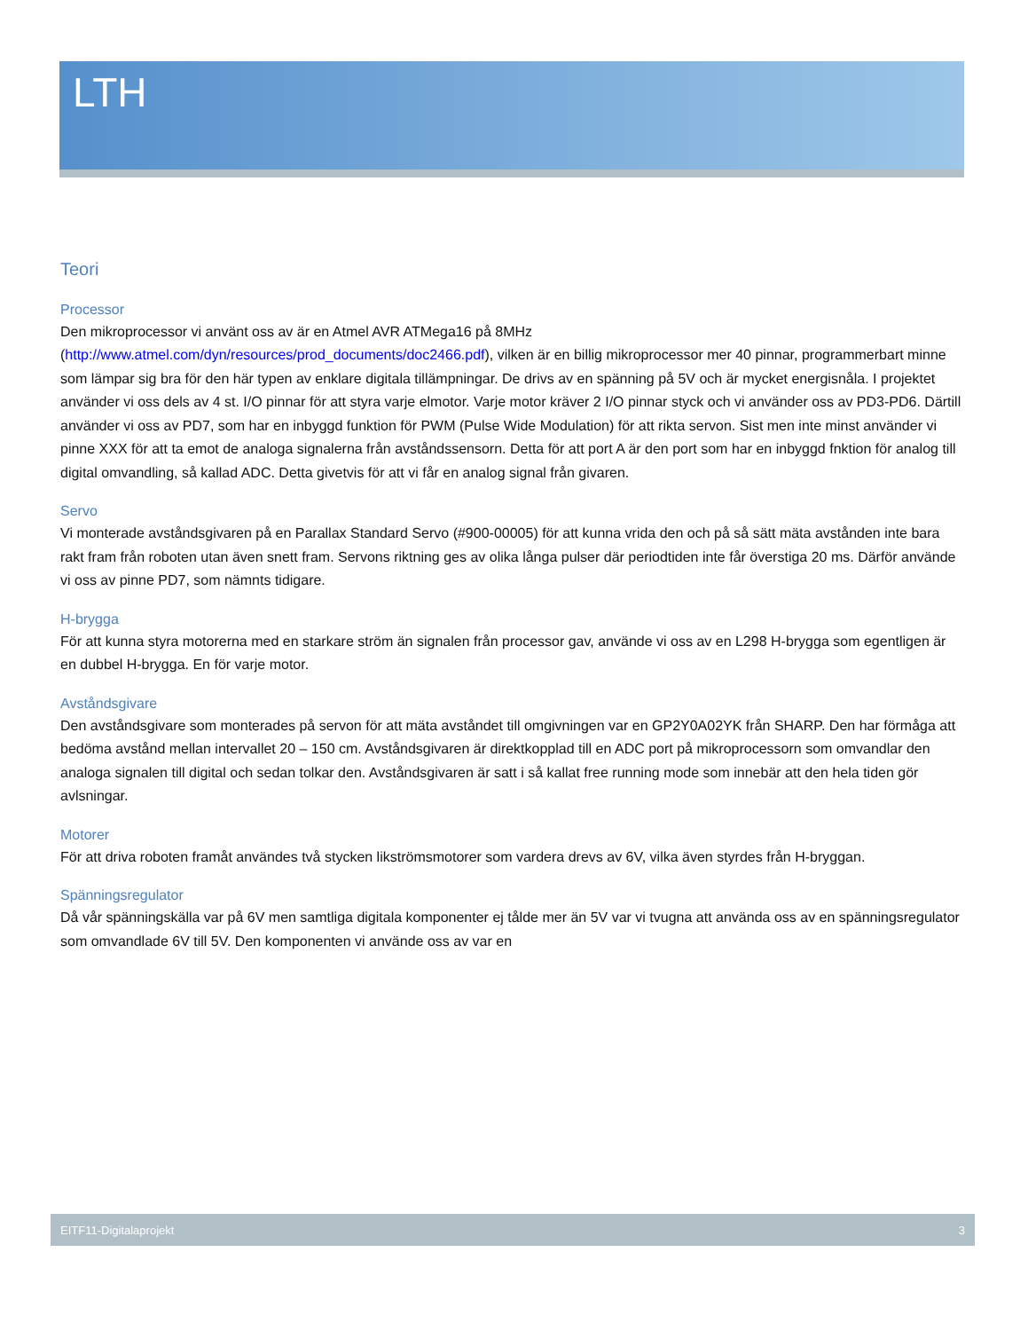LTH
Teori
Processor
Den mikroprocessor vi använt oss av är en Atmel AVR ATMega16 på 8MHz (http://www.atmel.com/dyn/resources/prod_documents/doc2466.pdf), vilken är en billig mikroprocessor mer 40 pinnar, programmerbart minne som lämpar sig bra för den här typen av enklare digitala tillämpningar. De drivs av en spänning på 5V och är mycket energisnåla. I projektet använder vi oss dels av 4 st. I/O pinnar för att styra varje elmotor. Varje motor kräver 2 I/O pinnar styck och vi använder oss av PD3-PD6. Därtill använder vi oss av PD7, som har en inbyggd funktion för PWM (Pulse Wide Modulation) för att rikta servon. Sist men inte minst använder vi pinne XXX för att ta emot de analoga signalerna från avståndssensorn. Detta för att port A är den port som har en inbyggd fnktion för analog till digital omvandling, så kallad ADC. Detta givetvis för att vi får en analog signal från givaren.
Servo
Vi monterade avståndsgivaren på en Parallax Standard Servo (#900-00005) för att kunna vrida den och på så sätt mäta avstånden inte bara rakt fram från roboten utan även snett fram. Servons riktning ges av olika långa pulser där periodtiden inte får överstiga 20 ms. Därför använde vi oss av pinne PD7, som nämnts tidigare.
H-brygga
För att kunna styra motorerna med en starkare ström än signalen från processor gav, använde vi oss av en L298 H-brygga som egentligen är en dubbel H-brygga. En för varje motor.
Avståndsgivare
Den avståndsgivare som monterades på servon för att mäta avståndet till omgivningen var en GP2Y0A02YK från SHARP. Den har förmåga att bedöma avstånd mellan intervallet 20 – 150 cm. Avståndsgivaren är direktkopplad till en ADC port på mikroprocessorn som omvandlar den analoga signalen till digital och sedan tolkar den. Avståndsgivaren är satt i så kallat free running mode som innebär att den hela tiden gör avlsningar.
Motorer
För att driva roboten framåt användes två stycken likströmsmotorer som vardera drevs av 6V, vilka även styrdes från H-bryggan.
Spänningsregulator
Då vår spänningskälla var på 6V men samtliga digitala komponenter ej tålde mer än 5V var vi tvugna att använda oss av en spänningsregulator som omvandlade 6V till 5V. Den komponenten vi använde oss av var en
EITF11-Digitalaprojekt 3